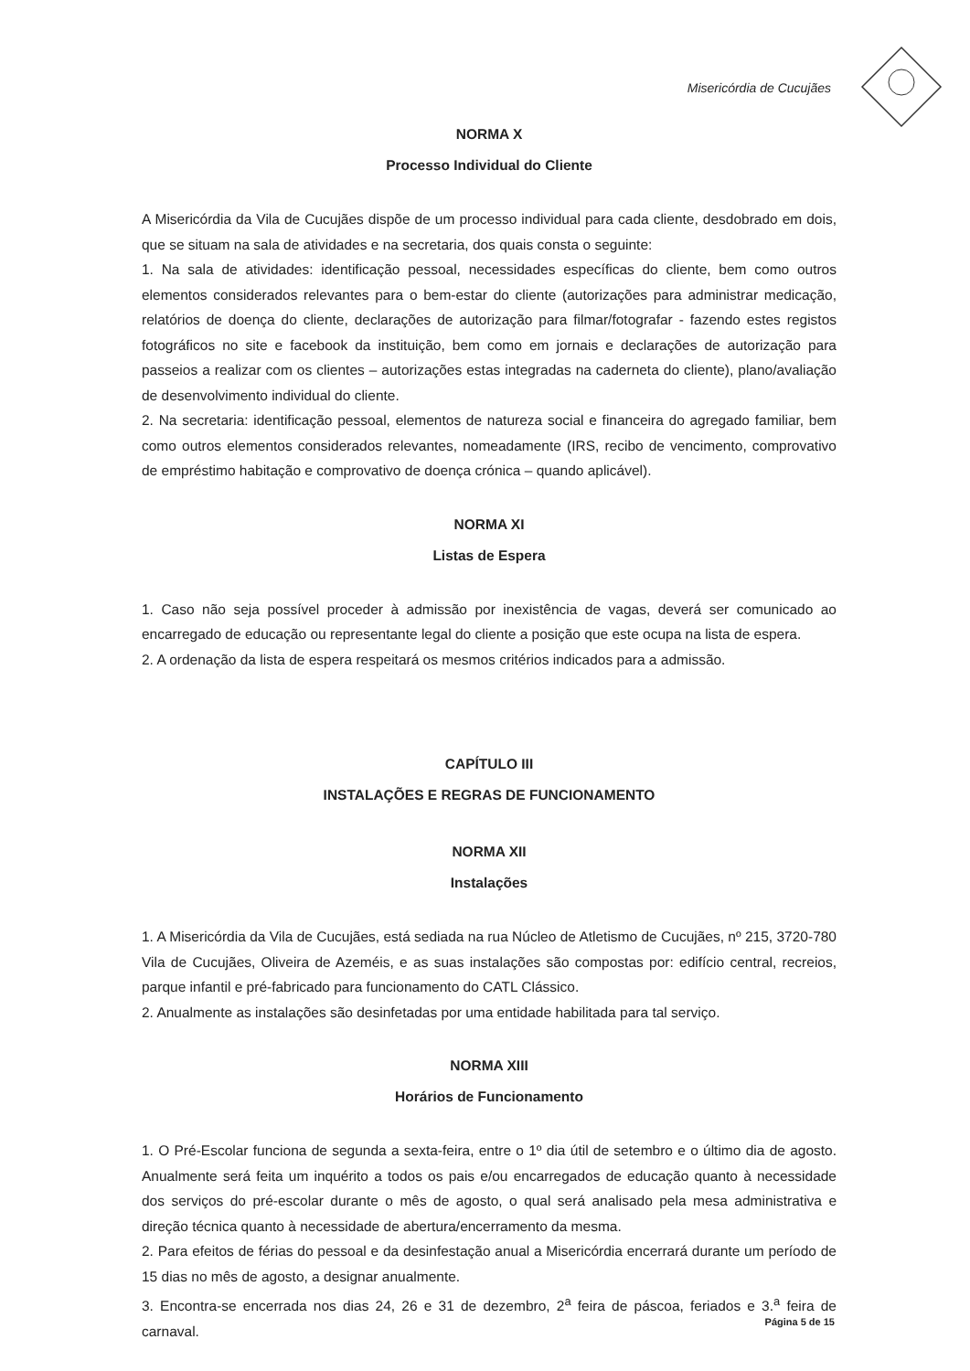Misericórdia de Cucujães
NORMA X
Processo Individual do Cliente
A Misericórdia da Vila de Cucujães dispõe de um processo individual para cada cliente, desdobrado em dois, que se situam na sala de atividades e na secretaria, dos quais consta o seguinte:
1. Na sala de atividades: identificação pessoal, necessidades específicas do cliente, bem como outros elementos considerados relevantes para o bem-estar do cliente (autorizações para administrar medicação, relatórios de doença do cliente, declarações de autorização para filmar/fotografar - fazendo estes registos fotográficos no site e facebook da instituição, bem como em jornais e declarações de autorização para passeios a realizar com os clientes – autorizações estas integradas na caderneta do cliente), plano/avaliação de desenvolvimento individual do cliente.
2. Na secretaria: identificação pessoal, elementos de natureza social e financeira do agregado familiar, bem como outros elementos considerados relevantes, nomeadamente (IRS, recibo de vencimento, comprovativo de empréstimo habitação e comprovativo de doença crónica – quando aplicável).
NORMA XI
Listas de Espera
1. Caso não seja possível proceder à admissão por inexistência de vagas, deverá ser comunicado ao encarregado de educação ou representante legal do cliente a posição que este ocupa na lista de espera.
2. A ordenação da lista de espera respeitará os mesmos critérios indicados para a admissão.
CAPÍTULO III
INSTALAÇÕES E REGRAS DE FUNCIONAMENTO
NORMA XII
Instalações
1. A Misericórdia da Vila de Cucujães, está sediada na rua Núcleo de Atletismo de Cucujães, nº 215, 3720-780 Vila de Cucujães, Oliveira de Azeméis, e as suas instalações são compostas por: edifício central, recreios, parque infantil e pré-fabricado para funcionamento do CATL Clássico.
2. Anualmente as instalações são desinfetadas por uma entidade habilitada para tal serviço.
NORMA XIII
Horários de Funcionamento
1. O Pré-Escolar funciona de segunda a sexta-feira, entre o 1º dia útil de setembro e o último dia de agosto. Anualmente será feita um inquérito a todos os pais e/ou encarregados de educação quanto à necessidade dos serviços do pré-escolar durante o mês de agosto, o qual será analisado pela mesa administrativa e direção técnica quanto à necessidade de abertura/encerramento da mesma.
2. Para efeitos de férias do pessoal e da desinfestação anual a Misericórdia encerrará durante um período de 15 dias no mês de agosto, a designar anualmente.
3. Encontra-se encerrada nos dias 24, 26 e 31 de dezembro, 2<sup>a</sup> feira de páscoa, feriados e 3.<sup>a</sup> feira de carnaval.
Página 5 de 15